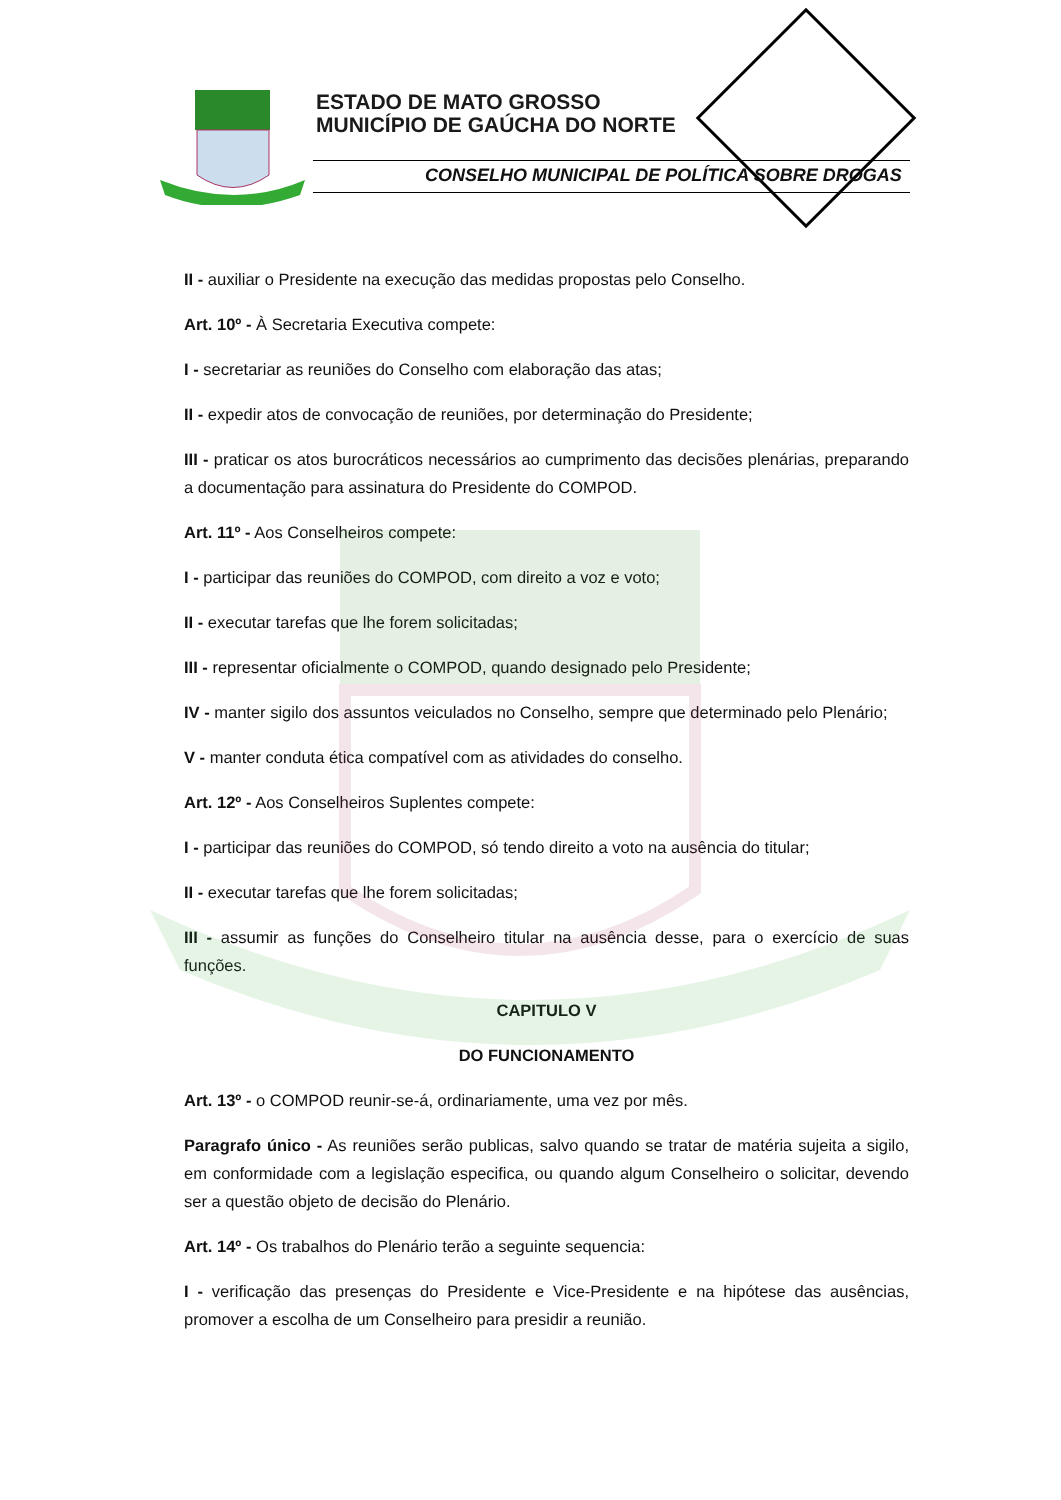ESTADO DE MATO GROSSO
MUNICÍPIO DE GAÚCHA DO NORTE
CONSELHO MUNICIPAL DE POLÍTICA SOBRE DROGAS
II - auxiliar o Presidente na execução das medidas propostas pelo Conselho.
Art. 10º - À Secretaria Executiva compete:
I - secretariar as reuniões do Conselho com elaboração das atas;
II - expedir atos de convocação de reuniões, por determinação do Presidente;
III - praticar os atos burocráticos necessários ao cumprimento das decisões plenárias, preparando a documentação para assinatura do Presidente do COMPOD.
Art. 11º - Aos Conselheiros compete:
I - participar das reuniões do COMPOD, com direito a voz e voto;
II - executar tarefas que lhe forem solicitadas;
III - representar oficialmente o COMPOD, quando designado pelo Presidente;
IV - manter sigilo dos assuntos veiculados no Conselho, sempre que determinado pelo Plenário;
V - manter conduta ética compatível com as atividades do conselho.
Art. 12º - Aos Conselheiros Suplentes compete:
I - participar das reuniões do COMPOD, só tendo direito a voto na ausência do titular;
II - executar tarefas que lhe forem solicitadas;
III - assumir as funções do Conselheiro titular na ausência desse, para o exercício de suas funções.
CAPITULO V
DO FUNCIONAMENTO
Art. 13º - o COMPOD reunir-se-á, ordinariamente, uma vez por mês.
Paragrafo único - As reuniões serão publicas, salvo quando se tratar de matéria sujeita a sigilo, em conformidade com a legislação especifica, ou quando algum Conselheiro o solicitar, devendo ser a questão objeto de decisão do Plenário.
Art. 14º - Os trabalhos do Plenário terão a seguinte sequencia:
I - verificação das presenças do Presidente e Vice-Presidente e na hipótese das ausências, promover a escolha de um Conselheiro para presidir a reunião.